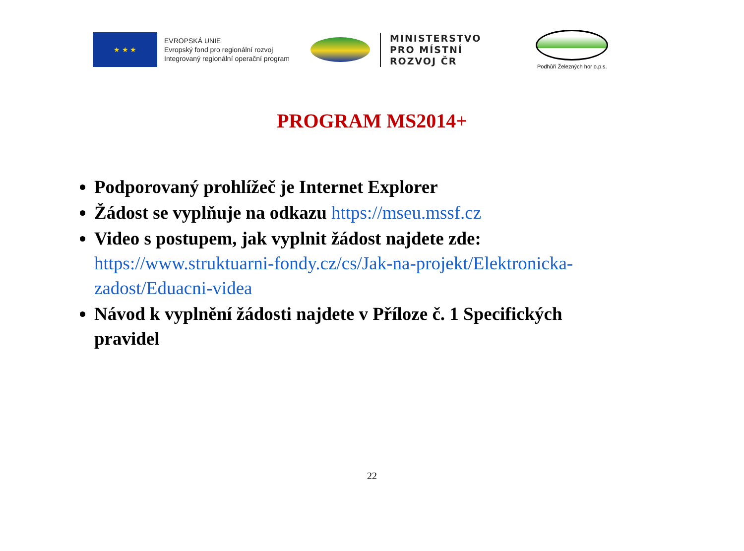★ ★ ★
EVROPSKÁ UNIE
Evropský fond pro regionální rozvoj
Integrovaný regionální operační program
MINISTERSTVO
PRO MÍSTNÍ
ROZVOJ ČR
Podhůří Železných hor o.p.s.
PROGRAM MS2014+
Podporovaný prohlížeč je Internet Explorer
Žádost se vyplňuje na odkazu https://mseu.mssf.cz
Video s postupem, jak vyplnit žádost najdete zde: https://www.struktuarni-fondy.cz/cs/Jak-na-projekt/Elektronicka-zadost/Eduacni-videa
Návod k vyplnění žádosti najdete v Příloze č. 1 Specifických pravidel
22